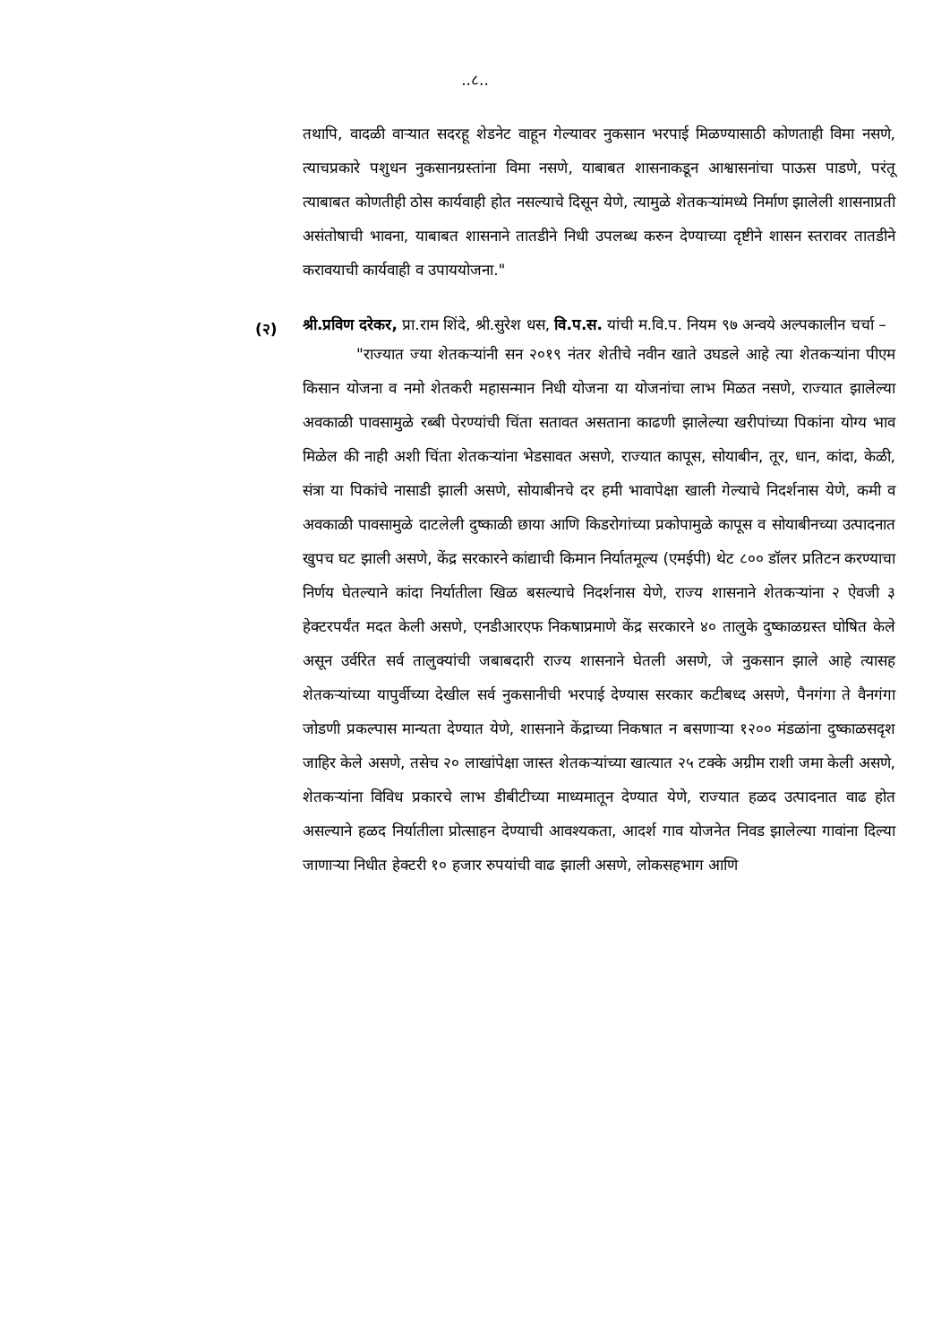..८..
तथापि, वादळी वाऱ्यात सदरहू शेडनेट वाहून गेल्यावर नुकसान भरपाई मिळण्यासाठी कोणताही विमा नसणे, त्याचप्रकारे पशुधन नुकसानग्रस्तांना विमा नसणे, याबाबत शासनाकडून आश्वासनांचा पाऊस पाडणे, परंतू त्याबाबत कोणतीही ठोस कार्यवाही होत नसल्याचे दिसून येणे, त्यामुळे शेतकऱ्यांमध्ये निर्माण झालेली शासनाप्रती असंतोषाची भावना, याबाबत शासनाने तातडीने निधी उपलब्ध करुन देण्याच्या दृष्टीने शासन स्तरावर तातडीने करावयाची कार्यवाही व उपाययोजना."
(२)
श्री.प्रविण दरेकर, प्रा.राम शिंदे, श्री.सुरेश धस, वि.प.स. यांची म.वि.प. नियम ९७ अन्वये अल्पकालीन चर्चा –
"राज्यात ज्या शेतकऱ्यांनी सन २०१९ नंतर शेतीचे नवीन खाते उघडले आहे त्या शेतकऱ्यांना पीएम किसान योजना व नमो शेतकरी महासन्मान निधी योजना या योजनांचा लाभ मिळत नसणे, राज्यात झालेल्या अवकाळी पावसामुळे रब्बी पेरण्यांची चिंता सतावत असताना काढणी झालेल्या खरीपांच्या पिकांना योग्य भाव मिळेल की नाही अशी चिंता शेतकऱ्यांना भेडसावत असणे, राज्यात कापूस, सोयाबीन, तूर, धान, कांदा, केळी, संत्रा या पिकांचे नासाडी झाली असणे, सोयाबीनचे दर हमी भावापेक्षा खाली गेल्याचे निदर्शनास येणे, कमी व अवकाळी पावसामुळे दाटलेली दुष्काळी छाया आणि किडरोगांच्या प्रकोपामुळे कापूस व सोयाबीनच्या उत्पादनात खुपच घट झाली असणे, केंद्र सरकारने कांद्याची किमान निर्यातमूल्य (एमईपी) थेट ८०० डॉलर प्रतिटन करण्याचा निर्णय घेतल्याने कांदा निर्यातीला खिळ बसल्याचे निदर्शनास येणे, राज्य शासनाने शेतकऱ्यांना २ ऐवजी ३ हेक्टरपर्यंत मदत केली असणे, एनडीआरएफ निकषाप्रमाणे केंद्र सरकारने ४० तालुके दुष्काळग्रस्त घोषित केले असून उर्वरित सर्व तालुक्यांची जबाबदारी राज्य शासनाने घेतली असणे, जे नुकसान झाले आहे त्यासह शेतकऱ्यांच्या यापुर्वीच्या देखील सर्व नुकसानीची भरपाई देण्यास सरकार कटीबध्द असणे, पैनगंगा ते वैनगंगा जोडणी प्रकल्पास मान्यता देण्यात येणे, शासनाने केंद्राच्या निकषात न बसणाऱ्या १२०० मंडळांना दुष्काळसदृश जाहिर केले असणे, तसेच २० लाखांपेक्षा जास्त शेतकऱ्यांच्या खात्यात २५ टक्के अग्रीम राशी जमा केली असणे, शेतकऱ्यांना विविध प्रकारचे लाभ डीबीटीच्या माध्यमातून देण्यात येणे, राज्यात हळद उत्पादनात वाढ होत असल्याने हळद निर्यातीला प्रोत्साहन देण्याची आवश्यकता, आदर्श गाव योजनेत निवड झालेल्या गावांना दिल्या जाणाऱ्या निधीत हेक्टरी १० हजार रुपयांची वाढ झाली असणे, लोकसहभाग आणि